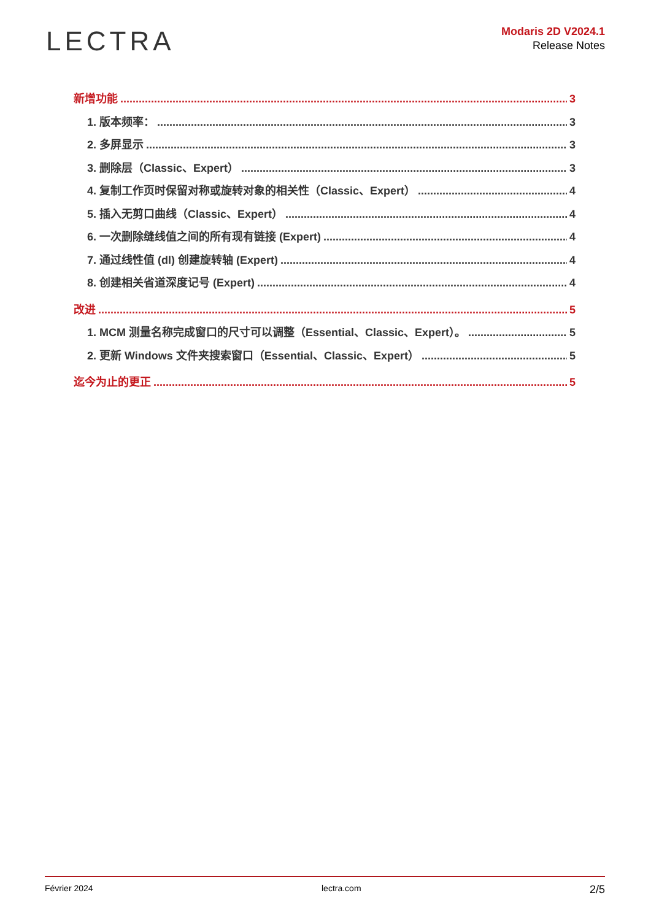LECTRA
Modaris 2D V2024.1
Release Notes
新增功能 3
1. 版本频率： 3
2. 多屏显示 3
3. 删除层（Classic、Expert） 3
4. 复制工作页时保留对称或旋转对象的相关性（Classic、Expert） 4
5. 插入无剪口曲线（Classic、Expert） 4
6. 一次删除缝线值之间的所有现有链接 (Expert) 4
7. 通过线性值 (dl) 创建旋转轴 (Expert) 4
8. 创建相关省道深度记号 (Expert) 4
改进 5
1. MCM 测量名称完成窗口的尺寸可以调整（Essential、Classic、Expert）。 5
2. 更新 Windows 文件夹搜索窗口（Essential、Classic、Expert） 5
迄今为止的更正 5
Février 2024 lectra.com 2/5